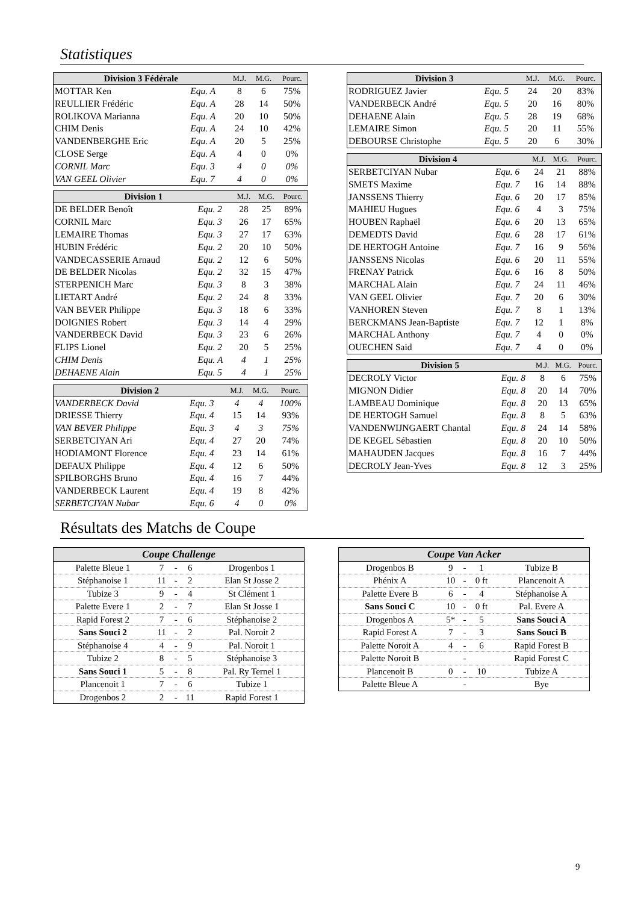Statistiques
| Division 3 Fédérale | | M.J. | M.G. | Pourc. |
| --- | --- | --- | --- | --- |
| MOTTAR Ken | Equ. A | 8 | 6 | 75% |
| REULLIER Frédéric | Equ. A | 28 | 14 | 50% |
| ROLIKOVA Marianna | Equ. A | 20 | 10 | 50% |
| CHIM Denis | Equ. A | 24 | 10 | 42% |
| VANDENBERGHE Eric | Equ. A | 20 | 5 | 25% |
| CLOSE Serge | Equ. A | 4 | 0 | 0% |
| CORNIL Marc | Equ. 3 | 4 | 0 | 0% |
| VAN GEEL Olivier | Equ. 7 | 4 | 0 | 0% |
| Division 1 | | M.J. | M.G. | Pourc. |
| --- | --- | --- | --- | --- |
| DE BELDER Benoît | Equ. 2 | 28 | 25 | 89% |
| CORNIL Marc | Equ. 3 | 26 | 17 | 65% |
| LEMAIRE Thomas | Equ. 3 | 27 | 17 | 63% |
| HUBIN Frédéric | Equ. 2 | 20 | 10 | 50% |
| VANDECASSERIE Arnaud | Equ. 2 | 12 | 6 | 50% |
| DE BELDER Nicolas | Equ. 2 | 32 | 15 | 47% |
| STERPENICH Marc | Equ. 3 | 8 | 3 | 38% |
| LIETART André | Equ. 2 | 24 | 8 | 33% |
| VAN BEVER Philippe | Equ. 3 | 18 | 6 | 33% |
| DOIGNIES Robert | Equ. 3 | 14 | 4 | 29% |
| VANDERBECK David | Equ. 3 | 23 | 6 | 26% |
| FLIPS Lionel | Equ. 2 | 20 | 5 | 25% |
| CHIM Denis | Equ. A | 4 | 1 | 25% |
| DEHAENE Alain | Equ. 5 | 4 | 1 | 25% |
| Division 2 | | M.J. | M.G. | Pourc. |
| --- | --- | --- | --- | --- |
| VANDERBECK David | Equ. 3 | 4 | 4 | 100% |
| DRIESSE Thierry | Equ. 4 | 15 | 14 | 93% |
| VAN BEVER Philippe | Equ. 3 | 4 | 3 | 75% |
| SERBETCIYAN Ari | Equ. 4 | 27 | 20 | 74% |
| HODIAMONT Florence | Equ. 4 | 23 | 14 | 61% |
| DEFAUX Philippe | Equ. 4 | 12 | 6 | 50% |
| SPILBORGHS Bruno | Equ. 4 | 16 | 7 | 44% |
| VANDERBECK Laurent | Equ. 4 | 19 | 8 | 42% |
| SERBETCIYAN Nubar | Equ. 6 | 4 | 0 | 0% |
| Division 3 | | M.J. | M.G. | Pourc. |
| --- | --- | --- | --- | --- |
| RODRIGUEZ Javier | Equ. 5 | 24 | 20 | 83% |
| VANDERBECK André | Equ. 5 | 20 | 16 | 80% |
| DEHAENE Alain | Equ. 5 | 28 | 19 | 68% |
| LEMAIRE Simon | Equ. 5 | 20 | 11 | 55% |
| DEBOURSE Christophe | Equ. 5 | 20 | 6 | 30% |
| Division 4 | | M.J. | M.G. | Pourc. |
| --- | --- | --- | --- | --- |
| SERBETCIYAN Nubar | Equ. 6 | 24 | 21 | 88% |
| SMETS Maxime | Equ. 7 | 16 | 14 | 88% |
| JANSSENS Thierry | Equ. 6 | 20 | 17 | 85% |
| MAHIEU Hugues | Equ. 6 | 4 | 3 | 75% |
| HOUBEN Raphaël | Equ. 6 | 20 | 13 | 65% |
| DEMEDTS David | Equ. 6 | 28 | 17 | 61% |
| DE HERTOGH Antoine | Equ. 7 | 16 | 9 | 56% |
| JANSSENS Nicolas | Equ. 6 | 20 | 11 | 55% |
| FRENAY Patrick | Equ. 6 | 16 | 8 | 50% |
| MARCHAL Alain | Equ. 7 | 24 | 11 | 46% |
| VAN GEEL Olivier | Equ. 7 | 20 | 6 | 30% |
| VANHOREN Steven | Equ. 7 | 8 | 1 | 13% |
| BERCKMANS Jean-Baptiste | Equ. 7 | 12 | 1 | 8% |
| MARCHAL Anthony | Equ. 7 | 4 | 0 | 0% |
| OUECHEN Said | Equ. 7 | 4 | 0 | 0% |
| Division 5 | | M.J. | M.G. | Pourc. |
| --- | --- | --- | --- | --- |
| DECROLY Victor | Equ. 8 | 8 | 6 | 75% |
| MIGNON Didier | Equ. 8 | 20 | 14 | 70% |
| LAMBEAU Dominique | Equ. 8 | 20 | 13 | 65% |
| DE HERTOGH Samuel | Equ. 8 | 8 | 5 | 63% |
| VANDENWIJNGAERT Chantal | Equ. 8 | 24 | 14 | 58% |
| DE KEGEL Sébastien | Equ. 8 | 20 | 10 | 50% |
| MAHAUDEN Jacques | Equ. 8 | 16 | 7 | 44% |
| DECROLY Jean-Yves | Equ. 8 | 12 | 3 | 25% |
Résultats des Matchs de Coupe
| Coupe Challenge | | | | |
| --- | --- | --- | --- | --- |
| Palette Bleue 1 | 7 | - | 6 | Drogenbos 1 |
| Stéphanoise 1 | 11 | - | 2 | Elan St Josse 2 |
| Tubize 3 | 9 | - | 4 | St Clément 1 |
| Palette Evere 1 | 2 | - | 7 | Elan St Josse 1 |
| Rapid Forest 2 | 7 | - | 6 | Stéphanoise 2 |
| Sans Souci 2 | 11 | - | 2 | Pal. Noroit 2 |
| Stéphanoise 4 | 4 | - | 9 | Pal. Noroit 1 |
| Tubize 2 | 8 | - | 5 | Stéphanoise 3 |
| Sans Souci 1 | 5 | - | 8 | Pal. Ry Ternel 1 |
| Plancenoit 1 | 7 | - | 6 | Tubize 1 |
| Drogenbos 2 | 2 | - | 11 | Rapid Forest 1 |
| Coupe Van Acker | | | | |
| --- | --- | --- | --- | --- |
| Drogenbos B | 9 | - | 1 | Tubize B |
| Phénix A | 10 | - | 0 ft | Plancenoit A |
| Palette Evere B | 6 | - | 4 | Stéphanoise A |
| Sans Souci C | 10 | - | 0 ft | Pal. Evere A |
| Drogenbos A | 5* | - | 5 | Sans Souci A |
| Rapid Forest A | 7 | - | 3 | Sans Souci B |
| Palette Noroit A | 4 | - | 6 | Rapid Forest B |
| Palette Noroit B | | - | | Rapid Forest C |
| Plancenoit B | 0 | - | 10 | Tubize A |
| Palette Bleue A | | - | | Bye |
9